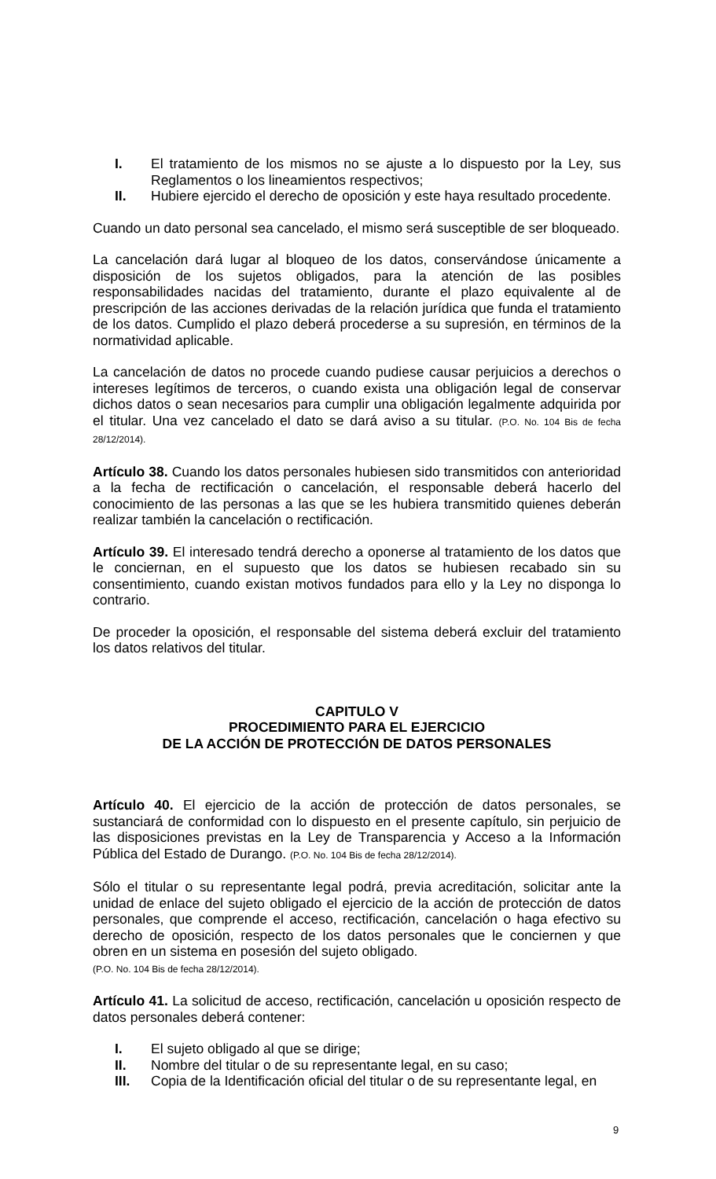I. El tratamiento de los mismos no se ajuste a lo dispuesto por la Ley, sus Reglamentos o los lineamientos respectivos;
II. Hubiere ejercido el derecho de oposición y este haya resultado procedente.
Cuando un dato personal sea cancelado, el mismo será susceptible de ser bloqueado.
La cancelación dará lugar al bloqueo de los datos, conservándose únicamente a disposición de los sujetos obligados, para la atención de las posibles responsabilidades nacidas del tratamiento, durante el plazo equivalente al de prescripción de las acciones derivadas de la relación jurídica que funda el tratamiento de los datos. Cumplido el plazo deberá procederse a su supresión, en términos de la normatividad aplicable.
La cancelación de datos no procede cuando pudiese causar perjuicios a derechos o intereses legítimos de terceros, o cuando exista una obligación legal de conservar dichos datos o sean necesarios para cumplir una obligación legalmente adquirida por el titular. Una vez cancelado el dato se dará aviso a su titular. (P.O. No. 104 Bis de fecha 28/12/2014).
Artículo 38. Cuando los datos personales hubiesen sido transmitidos con anterioridad a la fecha de rectificación o cancelación, el responsable deberá hacerlo del conocimiento de las personas a las que se les hubiera transmitido quienes deberán realizar también la cancelación o rectificación.
Artículo 39. El interesado tendrá derecho a oponerse al tratamiento de los datos que le conciernan, en el supuesto que los datos se hubiesen recabado sin su consentimiento, cuando existan motivos fundados para ello y la Ley no disponga lo contrario.
De proceder la oposición, el responsable del sistema deberá excluir del tratamiento los datos relativos del titular.
CAPITULO V
PROCEDIMIENTO PARA EL EJERCICIO
DE LA ACCIÓN DE PROTECCIÓN DE DATOS PERSONALES
Artículo 40. El ejercicio de la acción de protección de datos personales, se sustanciará de conformidad con lo dispuesto en el presente capítulo, sin perjuicio de las disposiciones previstas en la Ley de Transparencia y Acceso a la Información Pública del Estado de Durango. (P.O. No. 104 Bis de fecha 28/12/2014).
Sólo el titular o su representante legal podrá, previa acreditación, solicitar ante la unidad de enlace del sujeto obligado el ejercicio de la acción de protección de datos personales, que comprende el acceso, rectificación, cancelación o haga efectivo su derecho de oposición, respecto de los datos personales que le conciernen y que obren en un sistema en posesión del sujeto obligado.
(P.O. No. 104 Bis de fecha 28/12/2014).
Artículo 41. La solicitud de acceso, rectificación, cancelación u oposición respecto de datos personales deberá contener:
I. El sujeto obligado al que se dirige;
II. Nombre del titular o de su representante legal, en su caso;
III. Copia de la Identificación oficial del titular o de su representante legal, en
9